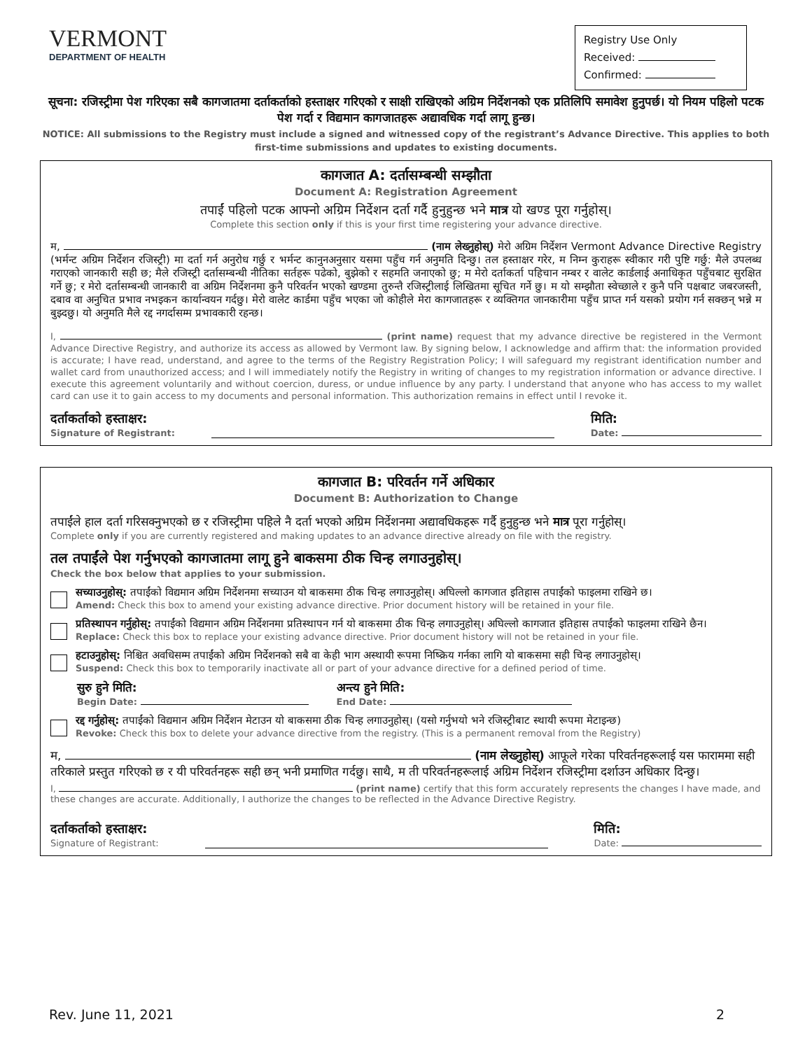VERMONT
DEPARTMENT OF HEALTH
Registry Use Only
Received:
Confirmed:
सूचना: रजिस्ट्रीमा पेश गरिएका सबै कागजातमा दर्ताकर्ताको हस्ताक्षर गरिएको र साक्षी राखिएको अग्रिम निर्देशनको एक प्रतिलिपि समावेश हुनुपर्छ। यो नियम पहिलो पटक पेश गर्दा र विद्यमान कागजातहरू अद्यावधिक गर्दा लागू हुन्छ।
NOTICE: All submissions to the Registry must include a signed and witnessed copy of the registrant’s Advance Directive. This applies to both first-time submissions and updates to existing documents.
कागजात A: दर्तासम्बन्धी सम्झौता
Document A: Registration Agreement
तपाईं पहिलो पटक आफ्नो अग्रिम निर्देशन दर्ता गर्दै हुनुहुन्छ भने मात्र यो खण्ड पूरा गर्नुहोस्।
Complete this section only if this is your first time registering your advance directive.
म, (नाम लेख्नुहोस्) मेरो अग्रिम निर्देशन Vermont Advance Directive Registry (भर्मन्ट अग्रिम निर्देशन रजिस्ट्री) मा दर्ता गर्न अनुरोध गर्छु र भर्मन्ट कानुनअनुसार यसमा पहुँच गर्न अनुमति दिन्छु। तल हस्ताक्षर गरेर, म निम्न कुराहरू स्वीकार गरी पुष्टि गर्छु: मैले उपलब्ध गराएको जानकारी सही छ; मैले रजिस्ट्री दर्तासम्बन्धी नीतिका सर्तहरू पढेको, बुझेको र सहमति जनाएको छु; म मेरो दर्ताकर्ता पहिचान नम्बर र वालेट कार्डलाई अनाधिकृत पहुँचबाट सुरक्षित गर्ने छु; र मेरो दर्तासम्बन्धी जानकारी वा अग्रिम निर्देशनमा कुनै परिवर्तन भएको खण्डमा तुरुन्तै रजिस्ट्रीलाई लिखितमा सूचित गर्ने छु। म यो सम्झौता स्वेच्छाले र कुनै पनि पक्षबाट जबरजस्ती, दबाव वा अनुचित प्रभाव नभइकन कार्यान्वयन गर्दछु। मेरो वालेट कार्डमा पहुँच भएका जो कोहीले मेरा कागजातहरू र व्यक्तिगत जानकारीमा पहुँच प्राप्त गर्न यसको प्रयोग गर्न सक्छन् भन्ने म बुझ्दछु। यो अनुमति मैले रद्द नगर्दासम्म प्रभावकारी रहन्छ।
I, (print name) request that my advance directive be registered in the Vermont Advance Directive Registry, and authorize its access as allowed by Vermont law. By signing below, I acknowledge and affirm that: the information provided is accurate; I have read, understand, and agree to the terms of the Registry Registration Policy; I will safeguard my registrant identification number and wallet card from unauthorized access; and I will immediately notify the Registry in writing of changes to my registration information or advance directive. I execute this agreement voluntarily and without coercion, duress, or undue influence by any party. I understand that anyone who has access to my wallet card can use it to gain access to my documents and personal information. This authorization remains in effect until I revoke it.
दर्ताकर्ताको हस्ताक्षर:
Signature of Registrant:
मिति:
Date:
कागजात B: परिवर्तन गर्ने अधिकार
Document B: Authorization to Change
तपाईंले हाल दर्ता गरिसक्नुभएको छ र रजिस्ट्रीमा पहिले नै दर्ता भएको अग्रिम निर्देशनमा अद्यावधिकहरू गर्दै हुनुहुन्छ भने मात्र पूरा गर्नुहोस्।
Complete only if you are currently registered and making updates to an advance directive already on file with the registry.
तल तपाईंले पेश गर्नुभएको कागजातमा लागू हुने बाकसमा ठीक चिन्ह लगाउनुहोस्।
Check the box below that applies to your submission.
सच्याउनुहोस्: तपाईंको विद्यमान अग्रिम निर्देशनमा सच्याउन यो बाकसमा ठीक चिन्ह लगाउनुहोस्। अघिल्लो कागजात इतिहास तपाईंको फाइलमा राखिने छ।
Amend: Check this box to amend your existing advance directive. Prior document history will be retained in your file.
प्रतिस्थापन गर्नुहोस्: तपाईंको विद्यमान अग्रिम निर्देशनमा प्रतिस्थापन गर्न यो बाकसमा ठीक चिन्ह लगाउनुहोस्। अघिल्लो कागजात इतिहास तपाईंको फाइलमा राखिने छैन।
Replace: Check this box to replace your existing advance directive. Prior document history will not be retained in your file.
हटाउनुहोस्: निश्चित अवधिसम्म तपाईंको अग्रिम निर्देशनको सबै वा केही भाग अस्थायी रूपमा निष्क्रिय गर्नका लागि यो बाकसमा सही चिन्ह लगाउनुहोस्।
Suspend: Check this box to temporarily inactivate all or part of your advance directive for a defined period of time.
सुरु हुने मिति:
Begin Date:
अन्त्य हुने मिति:
End Date:
रद्द गर्नुहोस्: तपाईंको विद्यमान अग्रिम निर्देशन मेटाउन यो बाकसमा ठीक चिन्ह लगाउनुहोस्। (यसो गर्नुभयो भने रजिस्ट्रीबाट स्थायी रूपमा मेटाइन्छ)
Revoke: Check this box to delete your advance directive from the registry. (This is a permanent removal from the Registry)
म, (नाम लेख्नुहोस्) आफूले गरेका परिवर्तनहरूलाई यस फाराममा सही तरिकाले प्रस्तुत गरिएको छ र यी परिवर्तनहरू सही छन् भनी प्रमाणित गर्दछु। साथै, म ती परिवर्तनहरूलाई अग्रिम निर्देशन रजिस्ट्रीमा दर्शाउन अधिकार दिन्छु।
I, (print name) certify that this form accurately represents the changes I have made, and these changes are accurate. Additionally, I authorize the changes to be reflected in the Advance Directive Registry.
दर्ताकर्ताको हस्ताक्षर:
Signature of Registrant:
मिति:
Date:
Rev. June 11, 2021 2